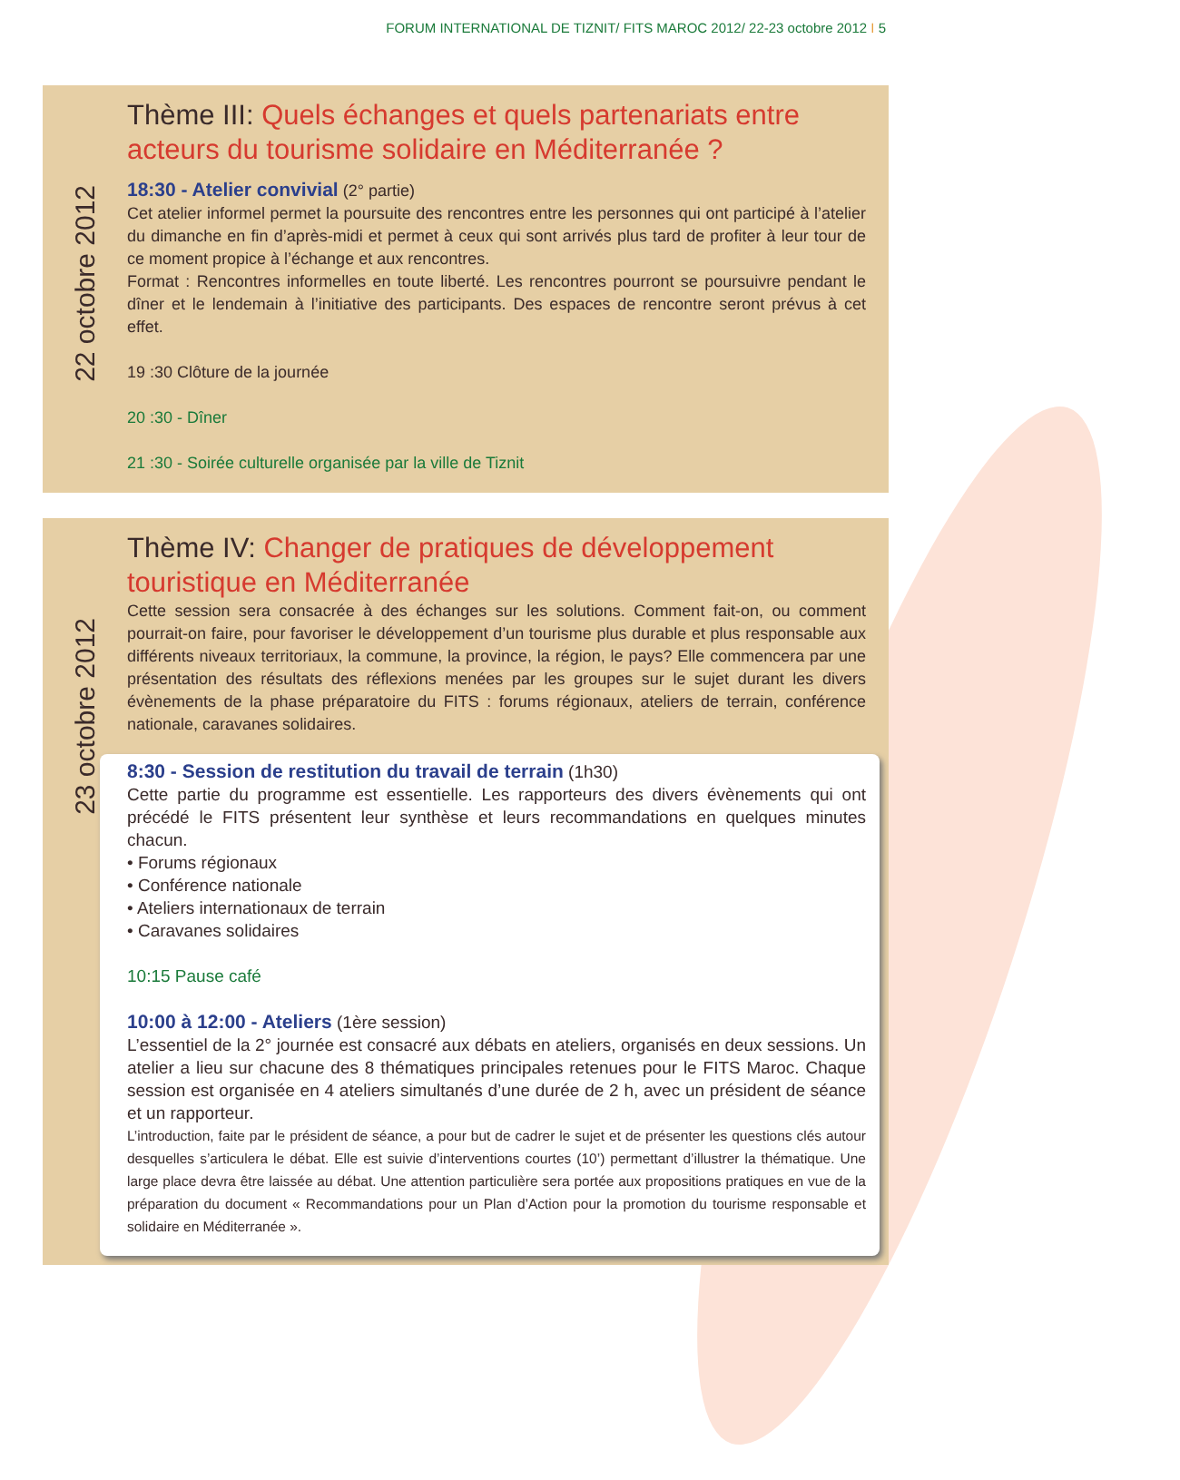FORUM INTERNATIONAL DE TIZNIT/ FITS MAROC 2012/ 22-23 octobre 2012 I 5
22 octobre 2012
Thème III: Quels échanges et quels partenariats entre acteurs du tourisme solidaire en Méditerranée ?
18:30 - Atelier convivial (2° partie)
Cet atelier informel permet la poursuite des rencontres entre les personnes qui ont participé à l’atelier du dimanche en fin d’après-midi et permet à ceux qui sont arrivés plus tard de profiter à leur tour de ce moment propice à l’échange et aux rencontres.
Format : Rencontres informelles en toute liberté. Les rencontres pourront se poursuivre pendant le dîner et le lendemain à l’initiative des participants. Des espaces de rencontre seront prévus à cet effet.
19 :30 Clôture de la journée
20 :30 - Dîner
21 :30 - Soirée culturelle organisée par la ville de Tiznit
23 octobre 2012
Thème IV: Changer de pratiques de développement touristique en Méditerranée
Cette session sera consacrée à des échanges sur les solutions. Comment fait-on, ou comment pourrait-on faire, pour favoriser le développement d’un tourisme plus durable et plus responsable aux différents niveaux territoriaux, la commune, la province, la région, le pays? Elle commencera par une présentation des résultats des réflexions menées par les groupes sur le sujet durant les divers évènements de la phase préparatoire du FITS : forums régionaux, ateliers de terrain, conférence nationale, caravanes solidaires.
8:30 - Session de restitution du travail de terrain (1h30)
Cette partie du programme est essentielle. Les rapporteurs des divers évènements qui ont précédé le FITS présentent leur synthèse et leurs recommandations en quelques minutes chacun.
• Forums régionaux
• Conférence nationale
• Ateliers internationaux de terrain
• Caravanes solidaires
10:15 Pause café
10:00 à 12:00 - Ateliers (1ère session)
L’essentiel de la 2° journée est consacré aux débats en ateliers, organisés en deux sessions. Un atelier a lieu sur chacune des 8 thématiques principales retenues pour le FITS Maroc. Chaque session est organisée en 4 ateliers simultanés d’une durée de 2 h, avec un président de séance et un rapporteur.
L’introduction, faite par le président de séance, a pour but de cadrer le sujet et de présenter les questions clés autour desquelles s’articulera le débat. Elle est suivie d’interventions courtes (10’) permettant d’illustrer la thématique. Une large place devra être laissée au débat. Une attention particulière sera portée aux propositions pratiques en vue de la préparation du document « Recommandations pour un Plan d’Action pour la promotion du tourisme responsable et solidaire en Méditerranée ».